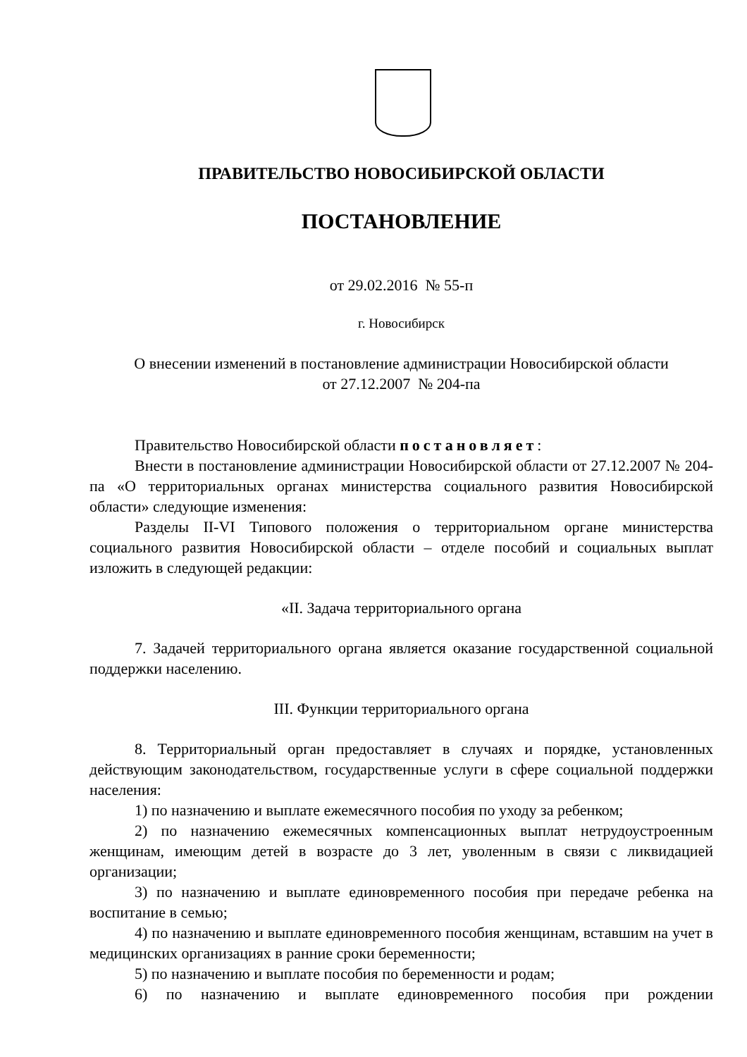ПРАВИТЕЛЬСТВО НОВОСИБИРСКОЙ ОБЛАСТИ
ПОСТАНОВЛЕНИЕ
от 29.02.2016 № 55-п
г. Новосибирск
О внесении изменений в постановление администрации Новосибирской области
от 27.12.2007 № 204-па
Правительство Новосибирской области постановляет:
Внести в постановление администрации Новосибирской области от 27.12.2007 № 204-па «О территориальных органах министерства социального развития Новосибирской области» следующие изменения:
Разделы II-VI Типового положения о территориальном органе министерства социального развития Новосибирской области – отделе пособий и социальных выплат изложить в следующей редакции:
«II. Задача территориального органа
7. Задачей территориального органа является оказание государственной социальной поддержки населению.
III. Функции территориального органа
8. Территориальный орган предоставляет в случаях и порядке, установленных действующим законодательством, государственные услуги в сфере социальной поддержки населения:
1) по назначению и выплате ежемесячного пособия по уходу за ребенком;
2) по назначению ежемесячных компенсационных выплат нетрудоустроенным женщинам, имеющим детей в возрасте до 3 лет, уволенным в связи с ликвидацией организации;
3) по назначению и выплате единовременного пособия при передаче ребенка на воспитание в семью;
4) по назначению и выплате единовременного пособия женщинам, вставшим на учет в медицинских организациях в ранние сроки беременности;
5) по назначению и выплате пособия по беременности и родам;
6) по назначению и выплате единовременного пособия при рождении